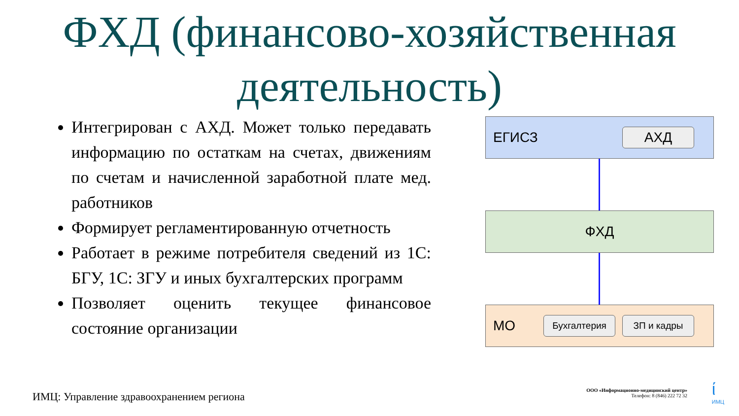ФХД (финансово-хозяйственная деятельность)
Интегрирован с АХД. Может только передавать информацию по остаткам на счетах, движениям по счетам и начисленной заработной плате мед. работников
Формирует регламентированную отчетность
Работает в режиме потребителя сведений из 1С: БГУ, 1С: ЗГУ и иных бухгалтерских программ
Позволяет оценить текущее финансовое состояние организации
ЕГИСЗ
АХД
ФХД
МО
Бухгалтерия ЗП и кадры
ИМЦ: Управление здравоохранением региона
ООО «Информационно-медицинский центр»
Телефон: 8 (846) 222 72 32
ί
ИМЦ